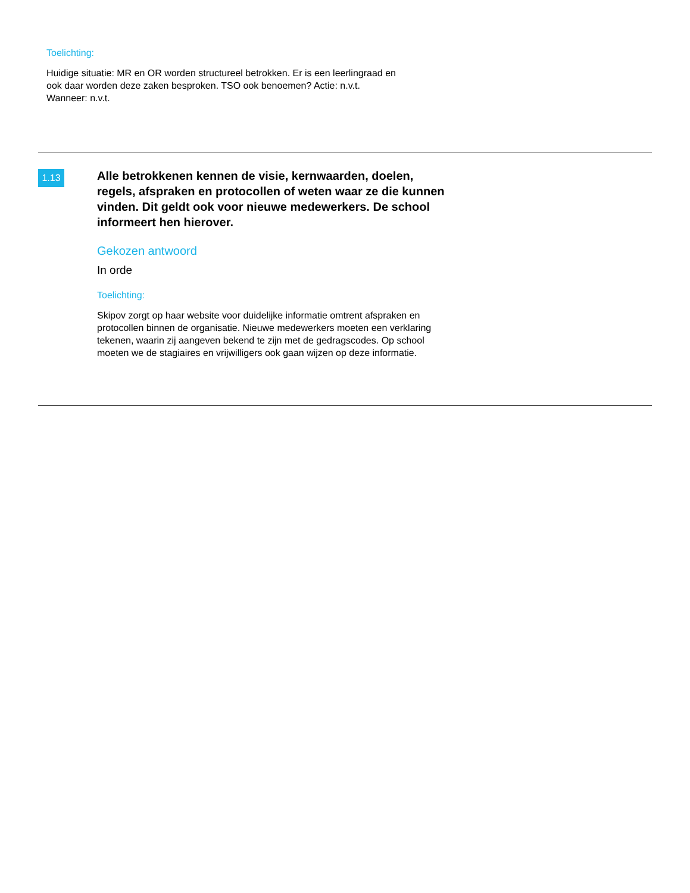Toelichting:
Huidige situatie: MR en OR worden structureel betrokken. Er is een leerlingraad en ook daar worden deze zaken besproken. TSO ook benoemen? Actie: n.v.t. Wanneer: n.v.t.
1.13
Alle betrokkenen kennen de visie, kernwaarden, doelen, regels, afspraken en protocollen of weten waar ze die kunnen vinden. Dit geldt ook voor nieuwe medewerkers. De school informeert hen hierover.
Gekozen antwoord
In orde
Toelichting:
Skipov zorgt op haar website voor duidelijke informatie omtrent afspraken en protocollen binnen de organisatie. Nieuwe medewerkers moeten een verklaring tekenen, waarin zij aangeven bekend te zijn met de gedragscodes. Op school moeten we de stagiaires en vrijwilligers ook gaan wijzen op deze informatie.